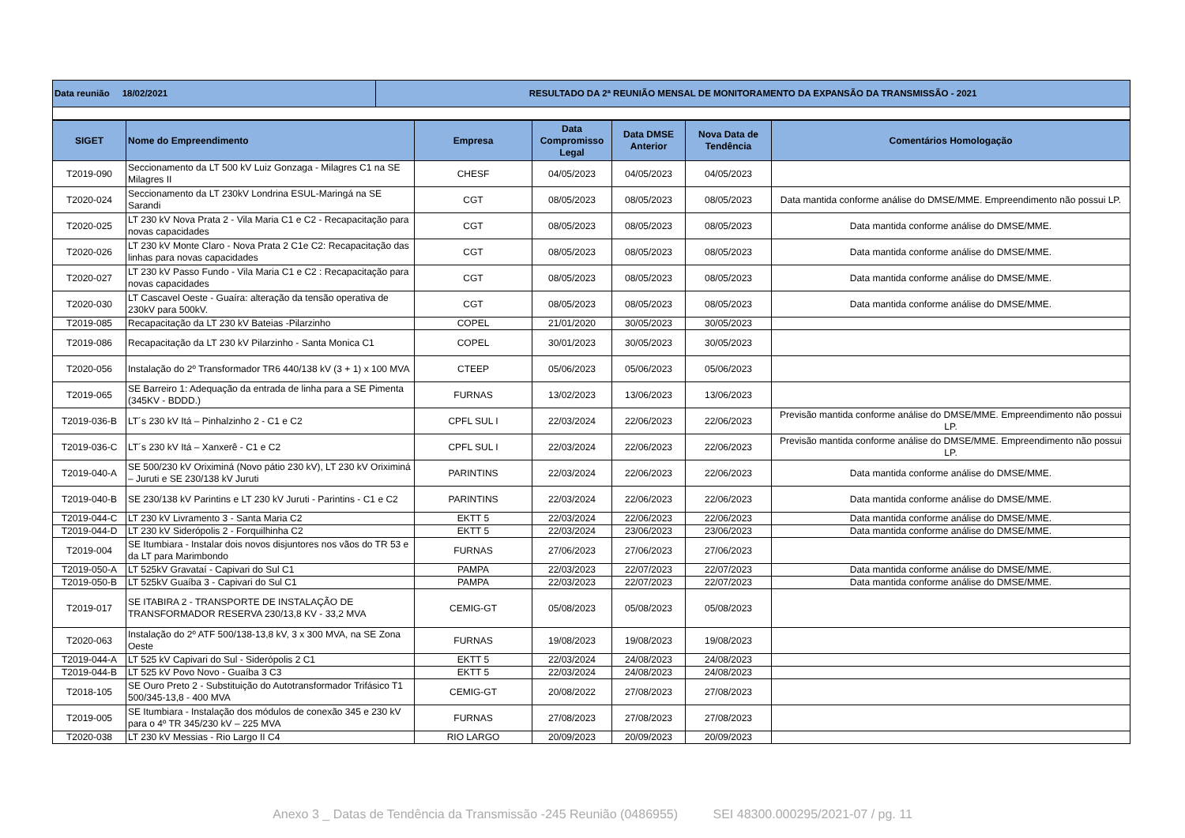| Data reunião 18/02/2021 | RESULTADO DA 2ª REUNIÃO MENSAL DE MONITORAMENTO DA EXPANSÃO DA TRANSMISSÃO - 2021 |
| SIGET | Nome do Empreendimento | Empresa | Data Compromisso Legal | Data DMSE Anterior | Nova Data de Tendência | Comentários Homologação |
| --- | --- | --- | --- | --- | --- | --- |
| T2019-090 | Seccionamento da LT 500 kV Luiz Gonzaga - Milagres C1 na SE Milagres II | CHESF | 04/05/2023 | 04/05/2023 | 04/05/2023 | |
| T2020-024 | Seccionamento da LT 230kV Londrina ESUL-Maringá na SE Sarandi | CGT | 08/05/2023 | 08/05/2023 | 08/05/2023 | Data mantida conforme análise do DMSE/MME. Empreendimento não possui LP. |
| T2020-025 | LT 230 kV Nova Prata 2 - Vila Maria C1 e C2 - Recapacitação para novas capacidades | CGT | 08/05/2023 | 08/05/2023 | 08/05/2023 | Data mantida conforme análise do DMSE/MME. |
| T2020-026 | LT 230 kV Monte Claro - Nova Prata 2 C1e C2: Recapacitação das linhas para novas capacidades | CGT | 08/05/2023 | 08/05/2023 | 08/05/2023 | Data mantida conforme análise do DMSE/MME. |
| T2020-027 | LT 230 kV Passo Fundo - Vila Maria C1 e C2 : Recapacitação para novas capacidades | CGT | 08/05/2023 | 08/05/2023 | 08/05/2023 | Data mantida conforme análise do DMSE/MME. |
| T2020-030 | LT Cascavel Oeste - Guaíra: alteração da tensão operativa de 230kV para 500kV. | CGT | 08/05/2023 | 08/05/2023 | 08/05/2023 | Data mantida conforme análise do DMSE/MME. |
| T2019-085 | Recapacitação da LT 230 kV Bateias -Pilarzinho | COPEL | 21/01/2020 | 30/05/2023 | 30/05/2023 | |
| T2019-086 | Recapacitação da LT 230 kV Pilarzinho - Santa Monica C1 | COPEL | 30/01/2023 | 30/05/2023 | 30/05/2023 | |
| T2020-056 | Instalação do 2º Transformador TR6 440/138 kV (3 + 1) x 100 MVA | CTEEP | 05/06/2023 | 05/06/2023 | 05/06/2023 | |
| T2019-065 | SE Barreiro 1: Adequação da entrada de linha para a SE Pimenta (345KV - BDDD.) | FURNAS | 13/02/2023 | 13/06/2023 | 13/06/2023 | |
| T2019-036-B | LT´s 230 kV Itá – Pinhalzinho 2 - C1 e C2 | CPFL SUL I | 22/03/2024 | 22/06/2023 | 22/06/2023 | Previsão mantida conforme análise do DMSE/MME. Empreendimento não possui LP. |
| T2019-036-C | LT´s 230 kV Itá – Xanxerê - C1 e C2 | CPFL SUL I | 22/03/2024 | 22/06/2023 | 22/06/2023 | Previsão mantida conforme análise do DMSE/MME. Empreendimento não possui LP. |
| T2019-040-A | SE 500/230 kV Oriximiná (Novo pátio 230 kV), LT 230 kV Oriximiná – Juruti e SE 230/138 kV Juruti | PARINTINS | 22/03/2024 | 22/06/2023 | 22/06/2023 | Data mantida conforme análise do DMSE/MME. |
| T2019-040-B | SE 230/138 kV Parintins e LT 230 kV Juruti - Parintins - C1 e C2 | PARINTINS | 22/03/2024 | 22/06/2023 | 22/06/2023 | Data mantida conforme análise do DMSE/MME. |
| T2019-044-C | LT 230 kV Livramento 3 - Santa Maria C2 | EKTT 5 | 22/03/2024 | 22/06/2023 | 22/06/2023 | Data mantida conforme análise do DMSE/MME. |
| T2019-044-D | LT 230 kV Siderópolis 2 - Forquilhinha C2 | EKTT 5 | 22/03/2024 | 23/06/2023 | 23/06/2023 | Data mantida conforme análise do DMSE/MME. |
| T2019-004 | SE Itumbiara - Instalar dois novos disjuntores nos vãos do TR 53 e da LT para Marimbondo | FURNAS | 27/06/2023 | 27/06/2023 | 27/06/2023 | |
| T2019-050-A | LT 525kV Gravataí - Capivari do Sul C1 | PAMPA | 22/03/2023 | 22/07/2023 | 22/07/2023 | Data mantida conforme análise do DMSE/MME. |
| T2019-050-B | LT 525kV Guaíba 3 - Capivari do Sul C1 | PAMPA | 22/03/2023 | 22/07/2023 | 22/07/2023 | Data mantida conforme análise do DMSE/MME. |
| T2019-017 | SE ITABIRA 2 - TRANSPORTE DE INSTALAÇÃO DE TRANSFORMADOR RESERVA 230/13,8 KV - 33,2 MVA | CEMIG-GT | 05/08/2023 | 05/08/2023 | 05/08/2023 | |
| T2020-063 | Instalação do 2º ATF 500/138-13,8 kV, 3 x 300 MVA, na SE Zona Oeste | FURNAS | 19/08/2023 | 19/08/2023 | 19/08/2023 | |
| T2019-044-A | LT 525 kV Capivari do Sul - Siderópolis 2 C1 | EKTT 5 | 22/03/2024 | 24/08/2023 | 24/08/2023 | |
| T2019-044-B | LT 525 kV Povo Novo - Guaíba 3 C3 | EKTT 5 | 22/03/2024 | 24/08/2023 | 24/08/2023 | |
| T2018-105 | SE Ouro Preto 2 - Substituição do Autotransformador Trifásico T1 500/345-13,8 - 400 MVA | CEMIG-GT | 20/08/2022 | 27/08/2023 | 27/08/2023 | |
| T2019-005 | SE Itumbiara - Instalação dos módulos de conexão 345 e 230 kV para o 4º TR 345/230 kV – 225 MVA | FURNAS | 27/08/2023 | 27/08/2023 | 27/08/2023 | |
| T2020-038 | LT 230 kV Messias - Rio Largo II C4 | RIO LARGO | 20/09/2023 | 20/09/2023 | 20/09/2023 | |
Anexo 3 _ Datas de Tendência da Transmissão -245 Reunião (0486955) SEI 48300.000295/2021-07 / pg. 11